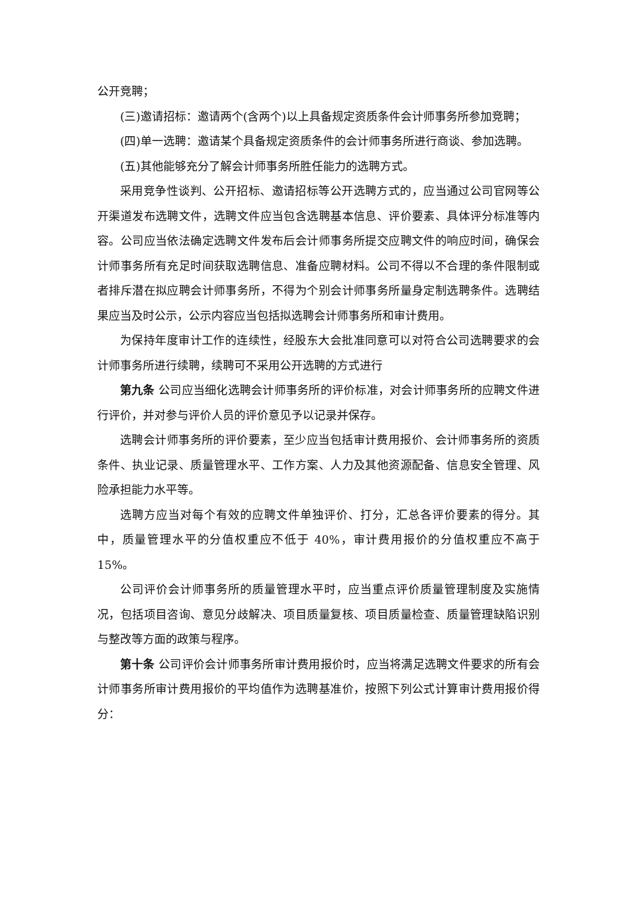公开竞聘；
(三)邀请招标：邀请两个(含两个)以上具备规定资质条件会计师事务所参加竞聘；
(四)单一选聘：邀请某个具备规定资质条件的会计师事务所进行商谈、参加选聘。
(五)其他能够充分了解会计师事务所胜任能力的选聘方式。
采用竞争性谈判、公开招标、邀请招标等公开选聘方式的，应当通过公司官网等公开渠道发布选聘文件，选聘文件应当包含选聘基本信息、评价要素、具体评分标准等内容。公司应当依法确定选聘文件发布后会计师事务所提交应聘文件的响应时间，确保会计师事务所有充足时间获取选聘信息、准备应聘材料。公司不得以不合理的条件限制或者排斥潜在拟应聘会计师事务所，不得为个别会计师事务所量身定制选聘条件。选聘结果应当及时公示，公示内容应当包括拟选聘会计师事务所和审计费用。
为保持年度审计工作的连续性，经股东大会批准同意可以对符合公司选聘要求的会计师事务所进行续聘，续聘可不采用公开选聘的方式进行
第九条 公司应当细化选聘会计师事务所的评价标准，对会计师事务所的应聘文件进行评价，并对参与评价人员的评价意见予以记录并保存。
选聘会计师事务所的评价要素，至少应当包括审计费用报价、会计师事务所的资质条件、执业记录、质量管理水平、工作方案、人力及其他资源配备、信息安全管理、风险承担能力水平等。
选聘方应当对每个有效的应聘文件单独评价、打分，汇总各评价要素的得分。其中，质量管理水平的分值权重应不低于 40%，审计费用报价的分值权重应不高于 15%。
公司评价会计师事务所的质量管理水平时，应当重点评价质量管理制度及实施情况，包括项目咨询、意见分歧解决、项目质量复核、项目质量检查、质量管理缺陷识别与整改等方面的政策与程序。
第十条 公司评价会计师事务所审计费用报价时，应当将满足选聘文件要求的所有会计师事务所审计费用报价的平均值作为选聘基准价，按照下列公式计算审计费用报价得分：